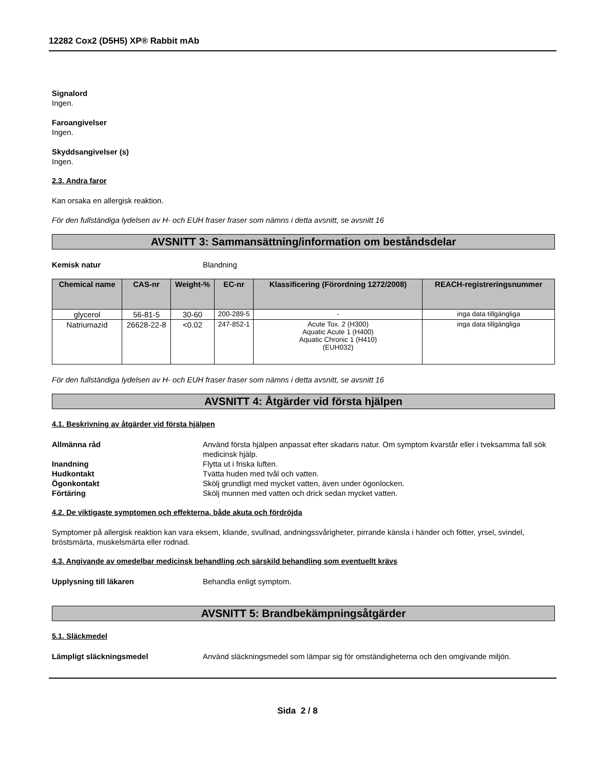12282 Cox2 (D5H5) XP® Rabbit mAb
Signalord
Ingen.
Faroangivelser
Ingen.
Skyddsangivelser (s)
Ingen.
2.3. Andra faror
Kan orsaka en allergisk reaktion.
För den fullständiga lydelsen av H- och EUH fraser fraser som nämns i detta avsnitt, se avsnitt 16
AVSNITT 3: Sammansättning/information om beståndsdelar
Kemisk natur Blandning
| Chemical name | CAS-nr | Weight-% | EC-nr | Klassificering (Förordning 1272/2008) | REACH-registreringsnummer |
| --- | --- | --- | --- | --- | --- |
| glycerol | 56-81-5 | 30-60 | 200-289-5 | - | inga data tillgängliga |
| Natriumazid | 26628-22-8 | <0.02 | 247-852-1 | Acute Tox. 2 (H300) Aquatic Acute 1 (H400) Aquatic Chronic 1 (H410) (EUH032) | inga data tillgängliga |
För den fullständiga lydelsen av H- och EUH fraser fraser som nämns i detta avsnitt, se avsnitt 16
AVSNITT 4: Åtgärder vid första hjälpen
4.1. Beskrivning av åtgärder vid första hjälpen
Allmänna råd Använd första hjälpen anpassat efter skadans natur. Om symptom kvarstår eller i tveksamma fall sök medicinsk hjälp.
Inandning Flytta ut i friska luften.
Hudkontakt Tvätta huden med tvål och vatten.
Ögonkontakt Skölj grundligt med mycket vatten, även under ögonlocken.
Förtäring Skölj munnen med vatten och drick sedan mycket vatten.
4.2. De viktigaste symptomen och effekterna, både akuta och fördröjda
Symptomer på allergisk reaktion kan vara eksem, kliande, svullnad, andningssvårigheter, pirrande känsla i händer och fötter, yrsel, svindel, bröstsmärta, muskelsmärta eller rodnad.
4.3. Angivande av omedelbar medicinsk behandling och särskild behandling som eventuellt krävs
Upplysning till läkaren Behandla enligt symptom.
AVSNITT 5: Brandbekämpningsåtgärder
5.1. Släckmedel
Lämpligt släckningsmedel Använd släckningsmedel som lämpar sig för omständigheterna och den omgivande miljön.
Sida 2 / 8